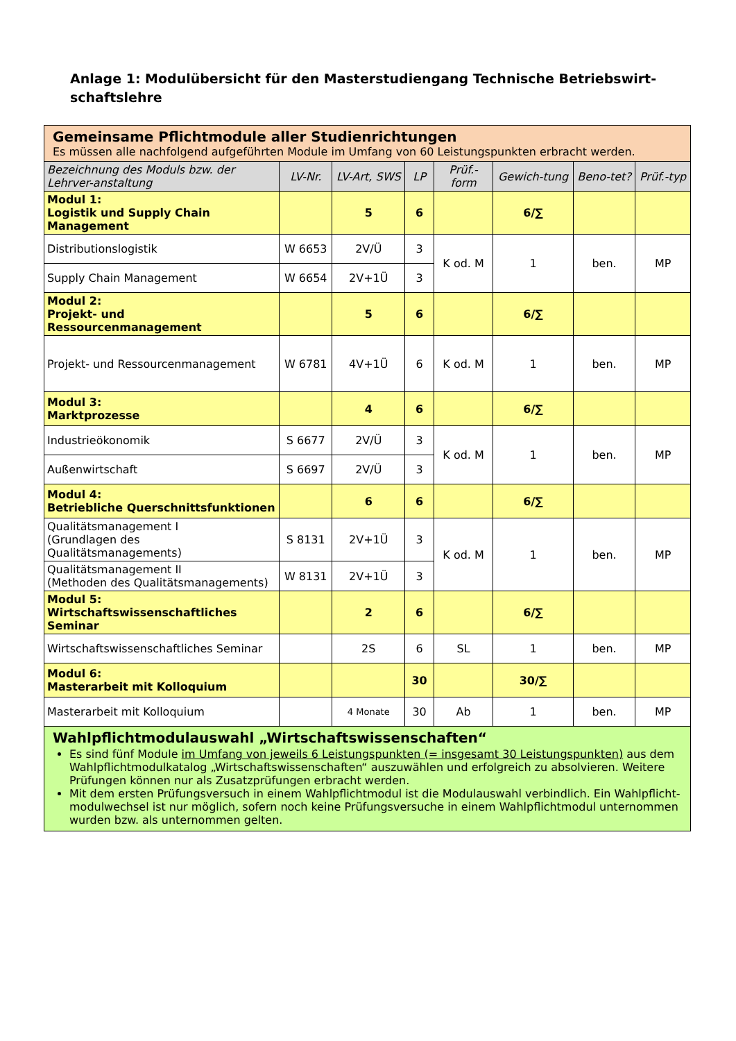Anlage 1: Modulübersicht für den Masterstudiengang Technische Betriebswirt-
schaftslehre
| Gemeinsame Pflichtmodule aller Studienrichtungen Es müssen alle nachfolgend aufgeführten Module im Umfang von 60 Leistungspunkten erbracht werden. | | | | | | | |
| Bezeichnung des Moduls bzw. der Lehrver-anstaltung | LV-Nr. | LV-Art, SWS | LP | Prüf.-form | Gewich-tung | Beno-tet? | Prüf.-typ |
| Modul 1: Logistik und Supply Chain Management | | 5 | 6 | | 6/∑ | | |
| Distributionslogistik | W 6653 | 2V/Ü | 3 | K od. M | 1 | ben. | MP |
| Supply Chain Management | W 6654 | 2V+1Ü | 3 | | | | |
| Modul 2: Projekt- und Ressourcenmanagement | | 5 | 6 | | 6/∑ | | |
| Projekt- und Ressourcenmanagement | W 6781 | 4V+1Ü | 6 | K od. M | 1 | ben. | MP |
| Modul 3: Marktprozesse | | 4 | 6 | | 6/∑ | | |
| Industrieökonomik | S 6677 | 2V/Ü | 3 | K od. M | 1 | ben. | MP |
| Außenwirtschaft | S 6697 | 2V/Ü | 3 | | | | |
| Modul 4: Betriebliche Querschnittsfunktionen | | 6 | 6 | | 6/∑ | | |
| Qualitätsmanagement I (Grundlagen des Qualitätsmanagements) | S 8131 | 2V+1Ü | 3 | K od. M | 1 | ben. | MP |
| Qualitätsmanagement II (Methoden des Qualitätsmanagements) | W 8131 | 2V+1Ü | 3 | | | | |
| Modul 5: Wirtschaftswissenschaftliches Seminar | | 2 | 6 | | 6/∑ | | |
| Wirtschaftswissenschaftliches Seminar | | 2S | 6 | SL | 1 | ben. | MP |
| Modul 6: Masterarbeit mit Kolloquium | | | 30 | | 30/∑ | | |
| Masterarbeit mit Kolloquium | | 4 Monate | 30 | Ab | 1 | ben. | MP |
| Wahlpflichtmodulauswahl „Wirtschaftswissenschaften“ Es sind fünf Module im Umfang von jeweils 6 Leistungspunkten (= insgesamt 30 Leistungspunkten) aus dem Wahlpflichtmodulkatalog „Wirtschaftswissenschaften“ auszuwählen und erfolgreich zu absolvieren. Weitere Prüfungen können nur als Zusatzprüfungen erbracht werden. Mit dem ersten Prüfungsversuch in einem Wahlpflichtmodul ist die Modulauswahl verbindlich. Ein Wahlpflicht-modulwechsel ist nur möglich, sofern noch keine Prüfungsversuche in einem Wahlpflichtmodul unternommen wurden bzw. als unternommen gelten. | | | | | | | |